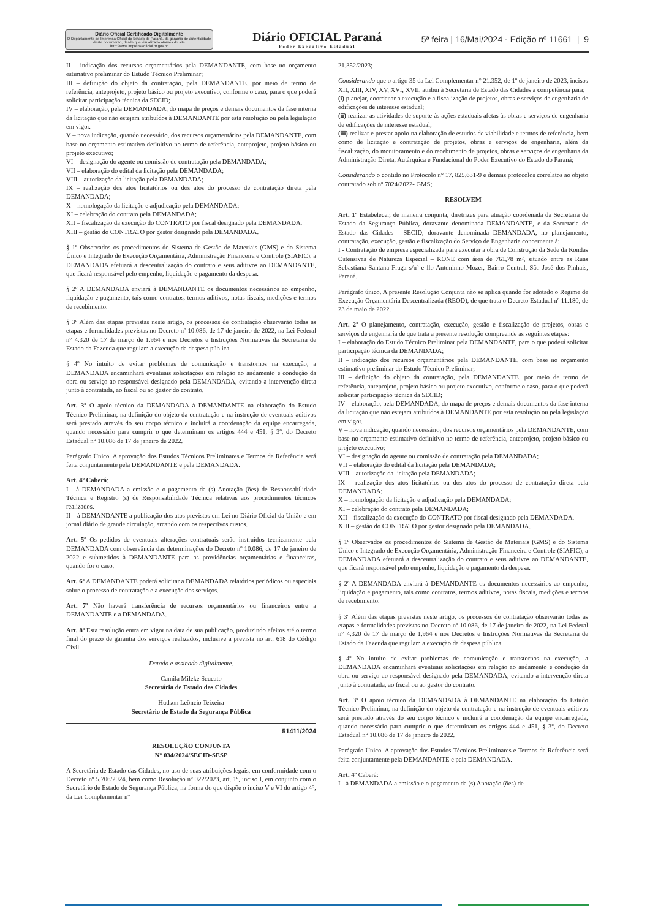Diário Oficial Certificado Digitalmente
O Departamento de Imprensa Oficial do Estado do Paraná, da garantia de autenticidade deste documento, desde que visualizado através do site http://www.imprensaoficial.pr.gov.br
Diário OFICIAL Paraná
Poder Executivo Estadual
5ª feira | 16/Mai/2024 - Edição nº 11661 | 9
II – indicação dos recursos orçamentários pela DEMANDANTE, com base no orçamento estimativo preliminar do Estudo Técnico Preliminar;
III – definição do objeto da contratação, pela DEMANDANTE, por meio de termo de referência, anteprojeto, projeto básico ou projeto executivo, conforme o caso, para o que poderá solicitar participação técnica da SECID;
IV – elaboração, pela DEMANDADA, do mapa de preços e demais documentos da fase interna da licitação que não estejam atribuídos à DEMANDANTE por esta resolução ou pela legislação em vigor.
V – nova indicação, quando necessário, dos recursos orçamentários pela DEMANDANTE, com base no orçamento estimativo definitivo no termo de referência, anteprojeto, projeto básico ou projeto executivo;
VI – designação do agente ou comissão de contratação pela DEMANDADA;
VII – elaboração do edital da licitação pela DEMANDADA;
VIII – autorização da licitação pela DEMANDADA;
IX – realização dos atos licitatórios ou dos atos do processo de contratação direta pela DEMANDADA;
X – homologação da licitação e adjudicação pela DEMANDADA;
XI – celebração do contrato pela DEMANDADA;
XII – fiscalização da execução do CONTRATO por fiscal designado pela DEMANDADA.
XIII – gestão do CONTRATO por gestor designado pela DEMANDADA.
§ 1º Observados os procedimentos do Sistema de Gestão de Materiais (GMS) e do Sistema Único e Integrado de Execução Orçamentária, Administração Financeira e Controle (SIAFIC), a DEMANDADA efetuará a descentralização do contrato e seus aditivos ao DEMANDANTE, que ficará responsável pelo empenho, liquidação e pagamento da despesa.
§ 2º A DEMANDADA enviará à DEMANDANTE os documentos necessários ao empenho, liquidação e pagamento, tais como contratos, termos aditivos, notas fiscais, medições e termos de recebimento.
§ 3º Além das etapas previstas neste artigo, os processos de contratação observarão todas as etapas e formalidades previstas no Decreto nº 10.086, de 17 de janeiro de 2022, na Lei Federal n° 4.320 de 17 de março de 1.964 e nos Decretos e Instruções Normativas da Secretaria de Estado da Fazenda que regulam a execução da despesa pública.
§ 4º No intuito de evitar problemas de comunicação e transtornos na execução, a DEMANDADA encaminhará eventuais solicitações em relação ao andamento e condução da obra ou serviço ao responsável designado pela DEMANDADA, evitando a intervenção direta junto à contratada, ao fiscal ou ao gestor do contrato.
Art. 3º O apoio técnico da DEMANDADA à DEMANDANTE na elaboração do Estudo Técnico Preliminar, na definição do objeto da contratação e na instrução de eventuais aditivos será prestado através do seu corpo técnico e incluirá a coordenação da equipe encarregada, quando necessário para cumprir o que determinam os artigos 444 e 451, § 3º, do Decreto Estadual n° 10.086 de 17 de janeiro de 2022.
Parágrafo Único. A aprovação dos Estudos Técnicos Preliminares e Termos de Referência será feita conjuntamente pela DEMANDANTE e pela DEMANDADA.
Art. 4º Caberá:
I - à DEMANDADA a emissão e o pagamento da (s) Anotação (ões) de Responsabilidade Técnica e Registro (s) de Responsabilidade Técnica relativas aos procedimentos técnicos realizados.
II – à DEMANDANTE a publicação dos atos previstos em Lei no Diário Oficial da União e em jornal diário de grande circulação, arcando com os respectivos custos.
Art. 5º Os pedidos de eventuais alterações contratuais serão instruídos tecnicamente pela DEMANDADA com observância das determinações do Decreto nº 10.086, de 17 de janeiro de 2022 e submetidos à DEMANDANTE para as providências orçamentárias e financeiras, quando for o caso.
Art. 6º A DEMANDANTE poderá solicitar a DEMANDADA relatórios periódicos ou especiais sobre o processo de contratação e a execução dos serviços.
Art. 7º Não haverá transferência de recursos orçamentários ou financeiros entre a DEMANDANTE e a DEMANDADA.
Art. 8º Esta resolução entra em vigor na data de sua publicação, produzindo efeitos até o termo final do prazo de garantia dos serviços realizados, inclusive a prevista no art. 618 do Código Civil.
Datado e assinado digitalmente.
Camila Mileke Scucato
Secretária de Estado das Cidades
Hudson Leôncio Teixeira
Secretário de Estado da Segurança Pública
51411/2024
RESOLUÇÃO CONJUNTA
N° 034/2024/SECID-SESP
A Secretária de Estado das Cidades, no uso de suas atribuições legais, em conformidade com o Decreto nº 5.706/2024, bem como Resolução nº 022/2023, art. 1º, inciso I, em conjunto com o Secretário de Estado de Segurança Pública, na forma do que dispõe o inciso V e VI do artigo 4°, da Lei Complementar n°
21.352/2023;
Considerando que o artigo 35 da Lei Complementar n° 21.352, de 1º de janeiro de 2023, incisos XII, XIII, XIV, XV, XVI, XVII, atribui à Secretaria de Estado das Cidades a competência para:
(i) planejar, coordenar a execução e a fiscalização de projetos, obras e serviços de engenharia de edificações de interesse estadual;
(ii) realizar as atividades de suporte às ações estaduais afetas às obras e serviços de engenharia de edificações de interesse estadual;
(iii) realizar e prestar apoio na elaboração de estudos de viabilidade e termos de referência, bem como de licitação e contratação de projetos, obras e serviços de engenharia, além da fiscalização, do monitoramento e do recebimento de projetos, obras e serviços de engenharia da Administração Direta, Autárquica e Fundacional do Poder Executivo do Estado do Paraná;
Considerando o contido no Protocolo n° 17. 825.631-9 e demais protocolos correlatos ao objeto contratado sob nº 7024/2022- GMS;
RESOLVEM
Art. 1º Estabelecer, de maneira conjunta, diretrizes para atuação coordenada da Secretaria de Estado da Segurança Pública, doravante denominada DEMANDANTE, e da Secretaria de Estado das Cidades - SECID, doravante denominada DEMANDADA, no planejamento, contratação, execução, gestão e fiscalização do Serviço de Engenharia concernente à:
I - Contratação de empresa especializada para executar a obra de Construção da Sede da Rondas Ostensivas de Natureza Especial – RONE com área de 761,78 m², situado entre as Ruas Sebastiana Santana Fraga s/nº e llo Antoninho Mozer, Bairro Central, São José dos Pinhais, Paraná.
Parágrafo único. A presente Resolução Conjunta não se aplica quando for adotado o Regime de Execução Orçamentária Descentralizada (REOD), de que trata o Decreto Estadual nº 11.180, de 23 de maio de 2022.
Art. 2º O planejamento, contratação, execução, gestão e fiscalização de projetos, obras e serviços de engenharia de que trata a presente resolução compreende as seguintes etapas:
I – elaboração do Estudo Técnico Preliminar pela DEMANDANTE, para o que poderá solicitar participação técnica da DEMANDADA;
II – indicação dos recursos orçamentários pela DEMANDANTE, com base no orçamento estimativo preliminar do Estudo Técnico Preliminar;
III – definição do objeto da contratação, pela DEMANDANTE, por meio de termo de referência, anteprojeto, projeto básico ou projeto executivo, conforme o caso, para o que poderá solicitar participação técnica da SECID;
IV – elaboração, pela DEMANDADA, do mapa de preços e demais documentos da fase interna da licitação que não estejam atribuídos à DEMANDANTE por esta resolução ou pela legislação em vigor.
V – nova indicação, quando necessário, dos recursos orçamentários pela DEMANDANTE, com base no orçamento estimativo definitivo no termo de referência, anteprojeto, projeto básico ou projeto executivo;
VI – designação do agente ou comissão de contratação pela DEMANDADA;
VII – elaboração do edital da licitação pela DEMANDADA;
VIII – autorização da licitação pela DEMANDADA;
IX – realização dos atos licitatórios ou dos atos do processo de contratação direta pela DEMANDADA;
X – homologação da licitação e adjudicação pela DEMANDADA;
XI – celebração do contrato pela DEMANDADA;
XII – fiscalização da execução do CONTRATO por fiscal designado pela DEMANDADA.
XIII – gestão do CONTRATO por gestor designado pela DEMANDADA.
§ 1º Observados os procedimentos do Sistema de Gestão de Materiais (GMS) e do Sistema Único e Integrado de Execução Orçamentária, Administração Financeira e Controle (SIAFIC), a DEMANDADA efetuará a descentralização do contrato e seus aditivos ao DEMANDANTE, que ficará responsável pelo empenho, liquidação e pagamento da despesa.
§ 2º A DEMANDADA enviará à DEMANDANTE os documentos necessários ao empenho, liquidação e pagamento, tais como contratos, termos aditivos, notas fiscais, medições e termos de recebimento.
§ 3º Além das etapas previstas neste artigo, os processos de contratação observarão todas as etapas e formalidades previstas no Decreto nº 10.086, de 17 de janeiro de 2022, na Lei Federal n° 4.320 de 17 de março de 1.964 e nos Decretos e Instruções Normativas da Secretaria de Estado da Fazenda que regulam a execução da despesa pública.
§ 4º No intuito de evitar problemas de comunicação e transtornos na execução, a DEMANDADA encaminhará eventuais solicitações em relação ao andamento e condução da obra ou serviço ao responsável designado pela DEMANDADA, evitando a intervenção direta junto à contratada, ao fiscal ou ao gestor do contrato.
Art. 3º O apoio técnico da DEMANDADA à DEMANDANTE na elaboração do Estudo Técnico Preliminar, na definição do objeto da contratação e na instrução de eventuais aditivos será prestado através do seu corpo técnico e incluirá a coordenação da equipe encarregada, quando necessário para cumprir o que determinam os artigos 444 e 451, § 3º, do Decreto Estadual n° 10.086 de 17 de janeiro de 2022.
Parágrafo Único. A aprovação dos Estudos Técnicos Preliminares e Termos de Referência será feita conjuntamente pela DEMANDANTE e pela DEMANDADA.
Art. 4º Caberá:
I - à DEMANDADA a emissão e o pagamento da (s) Anotação (ões) de